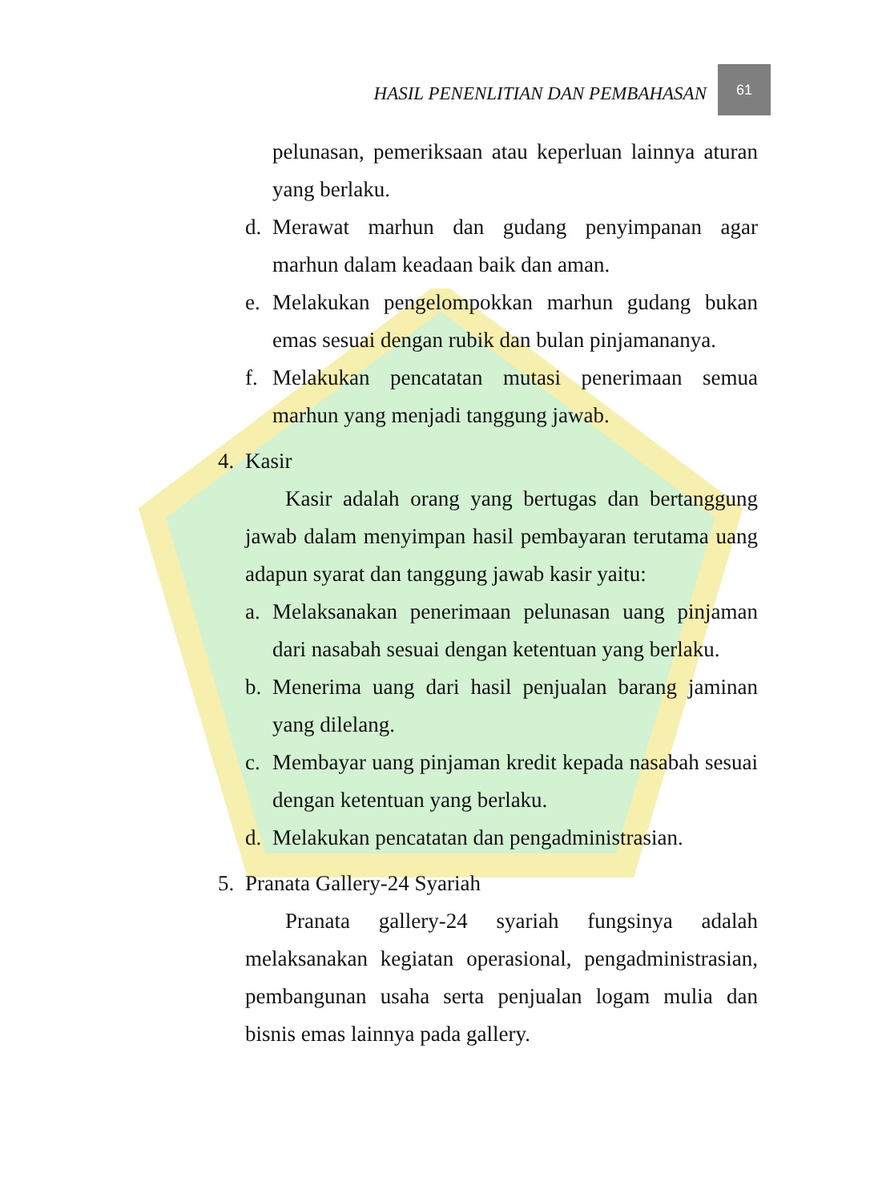HASIL PENENLITIAN DAN PEMBAHASAN 61
pelunasan, pemeriksaan atau keperluan lainnya aturan yang berlaku.
d. Merawat marhun dan gudang penyimpanan agar marhun dalam keadaan baik dan aman.
e. Melakukan pengelompokkan marhun gudang bukan emas sesuai dengan rubik dan bulan pinjamananya.
f. Melakukan pencatatan mutasi penerimaan semua marhun yang menjadi tanggung jawab.
4. Kasir
Kasir adalah orang yang bertugas dan bertanggung jawab dalam menyimpan hasil pembayaran terutama uang adapun syarat dan tanggung jawab kasir yaitu:
a. Melaksanakan penerimaan pelunasan uang pinjaman dari nasabah sesuai dengan ketentuan yang berlaku.
b. Menerima uang dari hasil penjualan barang jaminan yang dilelang.
c. Membayar uang pinjaman kredit kepada nasabah sesuai dengan ketentuan yang berlaku.
d. Melakukan pencatatan dan pengadministrasian.
5. Pranata Gallery-24 Syariah
Pranata gallery-24 syariah fungsinya adalah melaksanakan kegiatan operasional, pengadministrasian, pembangunan usaha serta penjualan logam mulia dan bisnis emas lainnya pada gallery.